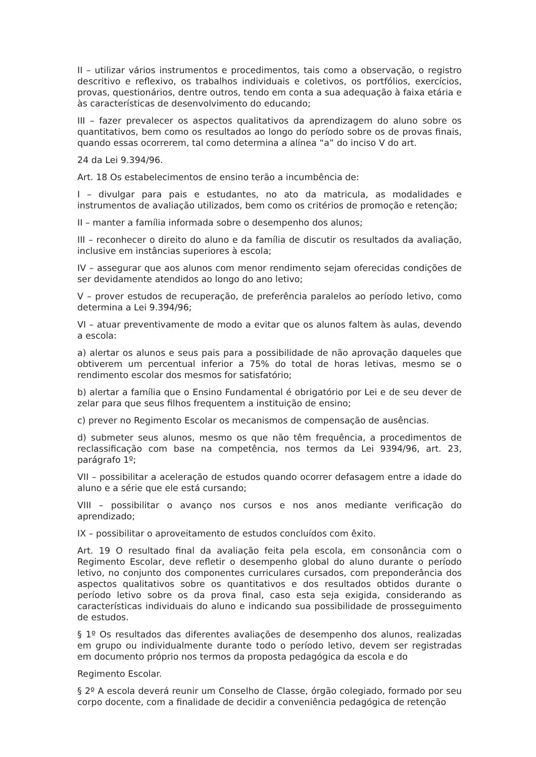II – utilizar vários instrumentos e procedimentos, tais como a observação, o registro descritivo e reflexivo, os trabalhos individuais e coletivos, os portfólios, exercícios, provas, questionários, dentre outros, tendo em conta a sua adequação à faixa etária e às características de desenvolvimento do educando;
III – fazer prevalecer os aspectos qualitativos da aprendizagem do aluno sobre os quantitativos, bem como os resultados ao longo do período sobre os de provas finais, quando essas ocorrerem, tal como determina a alínea “a” do inciso V do art.
24 da Lei 9.394/96.
Art. 18 Os estabelecimentos de ensino terão a incumbência de:
I – divulgar para pais e estudantes, no ato da matricula, as modalidades e instrumentos de avaliação utilizados, bem como os critérios de promoção e retenção;
II – manter a família informada sobre o desempenho dos alunos;
III – reconhecer o direito do aluno e da família de discutir os resultados da avaliação, inclusive em instâncias superiores à escola;
IV – assegurar que aos alunos com menor rendimento sejam oferecidas condições de ser devidamente atendidos ao longo do ano letivo;
V – prover estudos de recuperação, de preferência paralelos ao período letivo, como determina a Lei 9.394/96;
VI – atuar preventivamente de modo a evitar que os alunos faltem às aulas, devendo a escola:
a) alertar os alunos e seus pais para a possibilidade de não aprovação daqueles que obtiverem um percentual inferior a 75% do total de horas letivas, mesmo se o rendimento escolar dos mesmos for satisfatório;
b) alertar a família que o Ensino Fundamental é obrigatório por Lei e de seu dever de zelar para que seus filhos frequentem a instituição de ensino;
c) prever no Regimento Escolar os mecanismos de compensação de ausências.
d) submeter seus alunos, mesmo os que não têm frequência, a procedimentos de reclassificação com base na competência, nos termos da Lei 9394/96, art. 23, parágrafo 1º;
VII – possibilitar a aceleração de estudos quando ocorrer defasagem entre a idade do aluno e a série que ele está cursando;
VIII – possibilitar o avanço nos cursos e nos anos mediante verificação do aprendizado;
IX – possibilitar o aproveitamento de estudos concluídos com êxito.
Art. 19 O resultado final da avaliação feita pela escola, em consonância com o Regimento Escolar, deve refletir o desempenho global do aluno durante o período letivo, no conjunto dos componentes curriculares cursados, com preponderância dos aspectos qualitativos sobre os quantitativos e dos resultados obtidos durante o período letivo sobre os da prova final, caso esta seja exigida, considerando as características individuais do aluno e indicando sua possibilidade de prosseguimento de estudos.
§ 1º Os resultados das diferentes avaliações de desempenho dos alunos, realizadas em grupo ou individualmente durante todo o período letivo, devem ser registradas em documento próprio nos termos da proposta pedagógica da escola e do
Regimento Escolar.
§ 2º A escola deverá reunir um Conselho de Classe, órgão colegiado, formado por seu corpo docente, com a finalidade de decidir a conveniência pedagógica de retenção